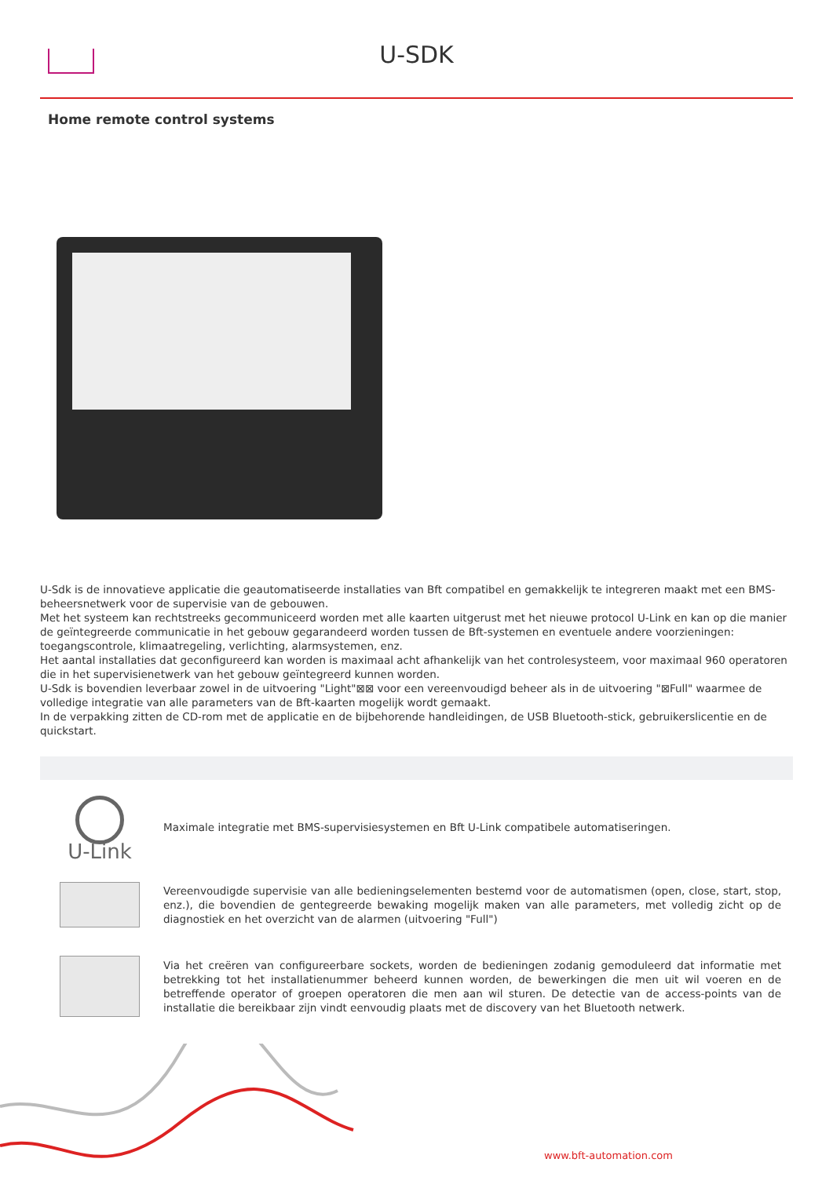U-SDK
Home remote control systems
U-Sdk is de innovatieve applicatie die geautomatiseerde installaties van Bft compatibel en gemakkelijk te integreren maakt met een BMS-beheersnetwerk voor de supervisie van de gebouwen.
Met het systeem kan rechtstreeks gecommuniceerd worden met alle kaarten uitgerust met het nieuwe protocol U-Link en kan op die manier de geïntegreerde communicatie in het gebouw gegarandeerd worden tussen de Bft-systemen en eventuele andere voorzieningen: toegangscontrole, klimaatregeling, verlichting, alarmsystemen, enz.
Het aantal installaties dat geconfigureerd kan worden is maximaal acht afhankelijk van het controlesysteem, voor maximaal 960 operatoren die in het supervisienetwerk van het gebouw geïntegreerd kunnen worden.
U-Sdk is bovendien leverbaar zowel in de uitvoering "Light"⊠⊠ voor een vereenvoudigd beheer als in de uitvoering "⊠Full" waarmee de volledige integratie van alle parameters van de Bft-kaarten mogelijk wordt gemaakt.
In de verpakking zitten de CD-rom met de applicatie en de bijbehorende handleidingen, de USB Bluetooth-stick, gebruikerslicentie en de quickstart.
U-Link
Maximale integratie met BMS-supervisiesystemen en Bft U-Link compatibele automatiseringen.
Vereenvoudigde supervisie van alle bedieningselementen bestemd voor de automatismen (open, close, start, stop, enz.), die bovendien de gentegreerde bewaking mogelijk maken van alle parameters, met volledig zicht op de diagnostiek en het overzicht van de alarmen (uitvoering "Full")
Via het creëren van configureerbare sockets, worden de bedieningen zodanig gemoduleerd dat informatie met betrekking tot het installatienummer beheerd kunnen worden, de bewerkingen die men uit wil voeren en de betreffende operator of groepen operatoren die men aan wil sturen. De detectie van de access-points van de installatie die bereikbaar zijn vindt eenvoudig plaats met de discovery van het Bluetooth netwerk.
www.bft-automation.com